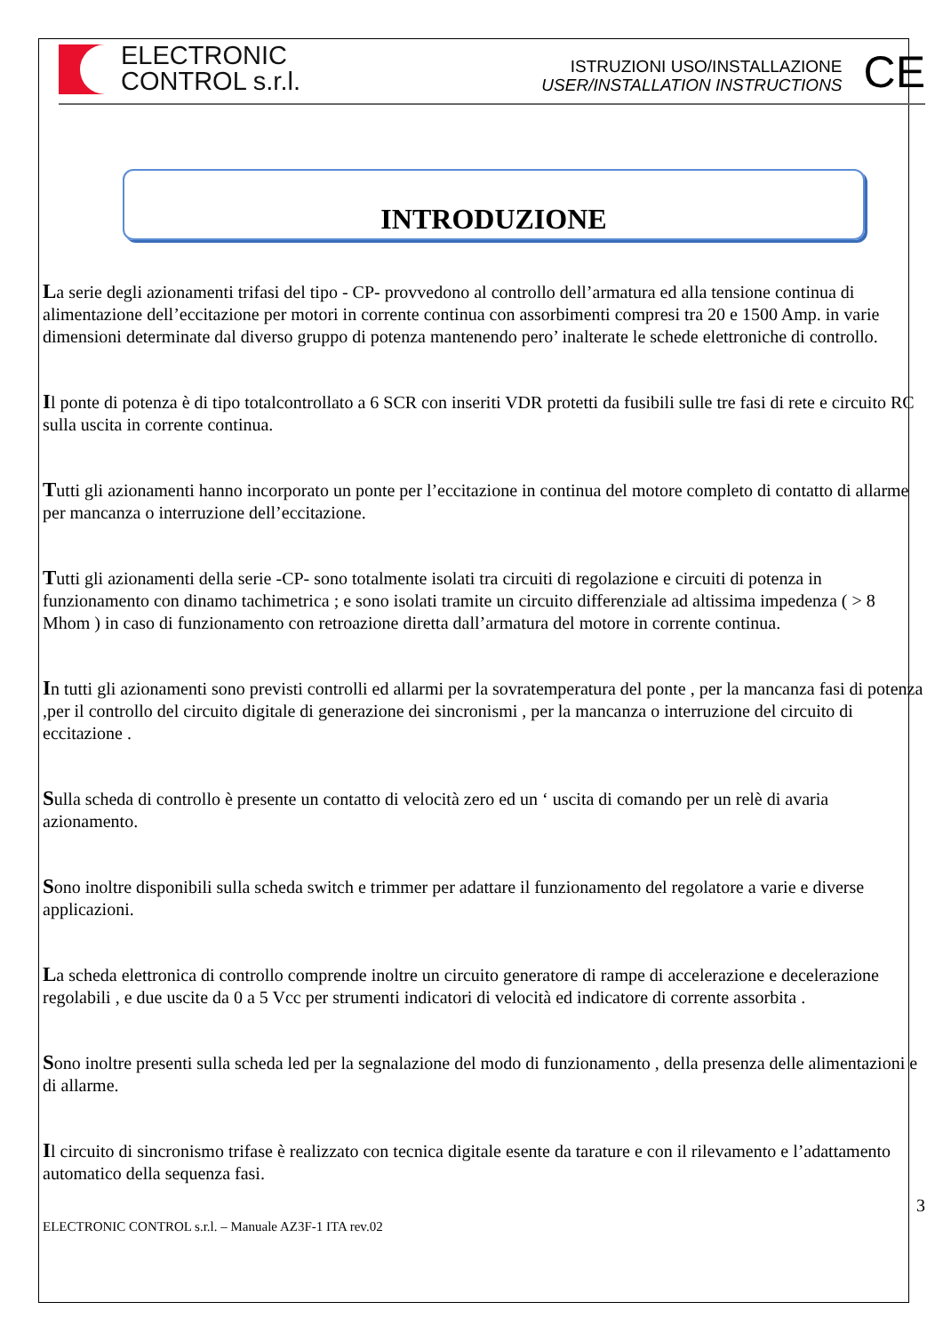ELECTRONIC
CONTROL s.r.l.
ISTRUZIONI USO/INSTALLAZIONE
USER/INSTALLATION INSTRUCTIONS
CE
INTRODUZIONE
La serie degli azionamenti trifasi del tipo - CP- provvedono al controllo dell’armatura ed alla tensione continua di alimentazione dell’eccitazione per motori in corrente continua con assorbimenti compresi tra 20 e 1500 Amp. in varie dimensioni determinate dal diverso gruppo di potenza mantenendo pero’ inalterate le schede elettroniche di controllo.
Il ponte di potenza è di tipo totalcontrollato a 6 SCR con inseriti VDR protetti da fusibili sulle tre fasi di rete e circuito RC sulla uscita in corrente continua.
Tutti gli azionamenti hanno incorporato un ponte per l’eccitazione in continua del motore completo di contatto di allarme per mancanza o interruzione dell’eccitazione.
Tutti gli azionamenti della serie -CP- sono totalmente isolati tra circuiti di regolazione e circuiti di potenza in funzionamento con dinamo tachimetrica ; e sono isolati tramite un circuito differenziale ad altissima impedenza ( > 8 Mhom ) in caso di funzionamento con retroazione diretta dall’armatura del motore in corrente continua.
In tutti gli azionamenti sono previsti controlli ed allarmi per la sovratemperatura del ponte , per la mancanza fasi di potenza ,per il controllo del circuito digitale di generazione dei sincronismi , per la mancanza o interruzione del circuito di eccitazione .
Sulla scheda di controllo è presente un contatto di velocità zero ed un ‘ uscita di comando per un relè di avaria azionamento.
Sono inoltre disponibili sulla scheda switch e trimmer per adattare il funzionamento del regolatore a varie e diverse applicazioni.
La scheda elettronica di controllo comprende inoltre un circuito generatore di rampe di accelerazione e decelerazione regolabili , e due uscite da 0 a 5 Vcc per strumenti indicatori di velocità ed indicatore di corrente assorbita .
Sono inoltre presenti sulla scheda led per la segnalazione del modo di funzionamento , della presenza delle alimentazioni e di allarme.
Il circuito di sincronismo trifase è realizzato con tecnica digitale esente da tarature e con il rilevamento e l’adattamento automatico della sequenza fasi.
3
ELECTRONIC CONTROL s.r.l. – Manuale AZ3F-1 ITA rev.02